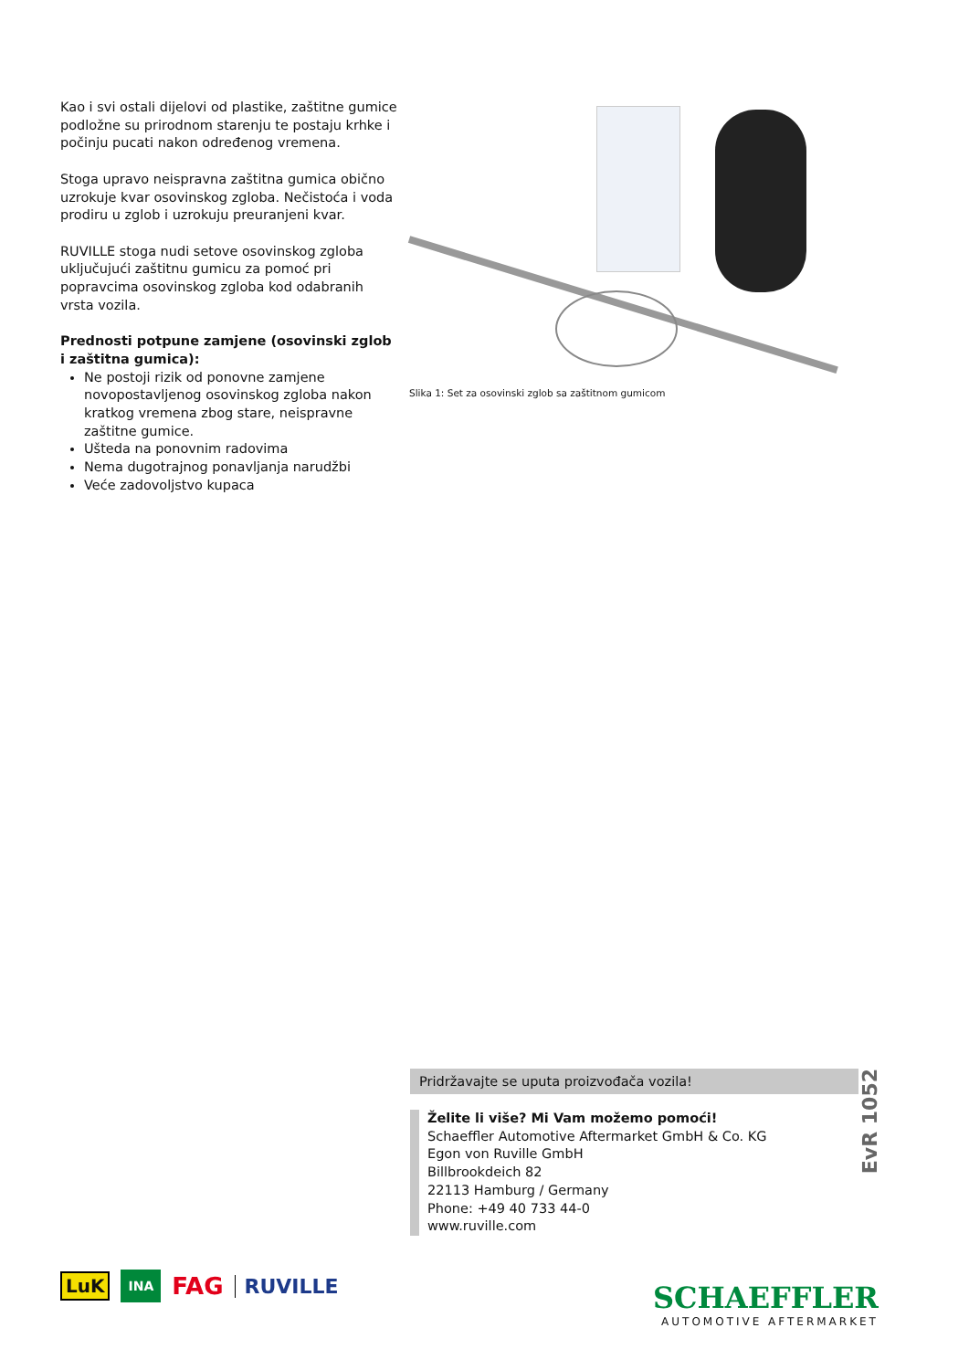Kao i svi ostali dijelovi od plastike, zaštitne gumice podložne su prirodnom starenju te postaju krhke i počinju pucati nakon određenog vremena.
Stoga upravo neispravna zaštitna gumica obično uzrokuje kvar osovinskog zgloba. Nečistoća i voda prodiru u zglob i uzrokuju preuranjeni kvar.
RUVILLE stoga nudi setove osovinskog zgloba uključujući zaštitnu gumicu za pomoć pri popravcima osovinskog zgloba kod odabranih vrsta vozila.
Prednosti potpune zamjene (osovinski zglob i zaštitna gumica):
Ne postoji rizik od ponovne zamjene novopostavljenog osovinskog zgloba nakon kratkog vremena zbog stare, neispravne zaštitne gumice.
Ušteda na ponovnim radovima
Nema dugotrajnog ponavljanja narudžbi
Veće zadovoljstvo kupaca
Slika 1: Set za osovinski zglob sa zaštitnom gumicom
Pridržavajte se uputa proizvođača vozila!
EvR 1052
Želite li više? Mi Vam možemo pomoći!
Schaeffler Automotive Aftermarket GmbH & Co. KG
Egon von Ruville GmbH
Billbrookdeich 82
22113 Hamburg / Germany
Phone: +49 40 733 44-0
www.ruville.com
LuK INA FAG RUVILLE
SCHAEFFLER
AUTOMOTIVE AFTERMARKET